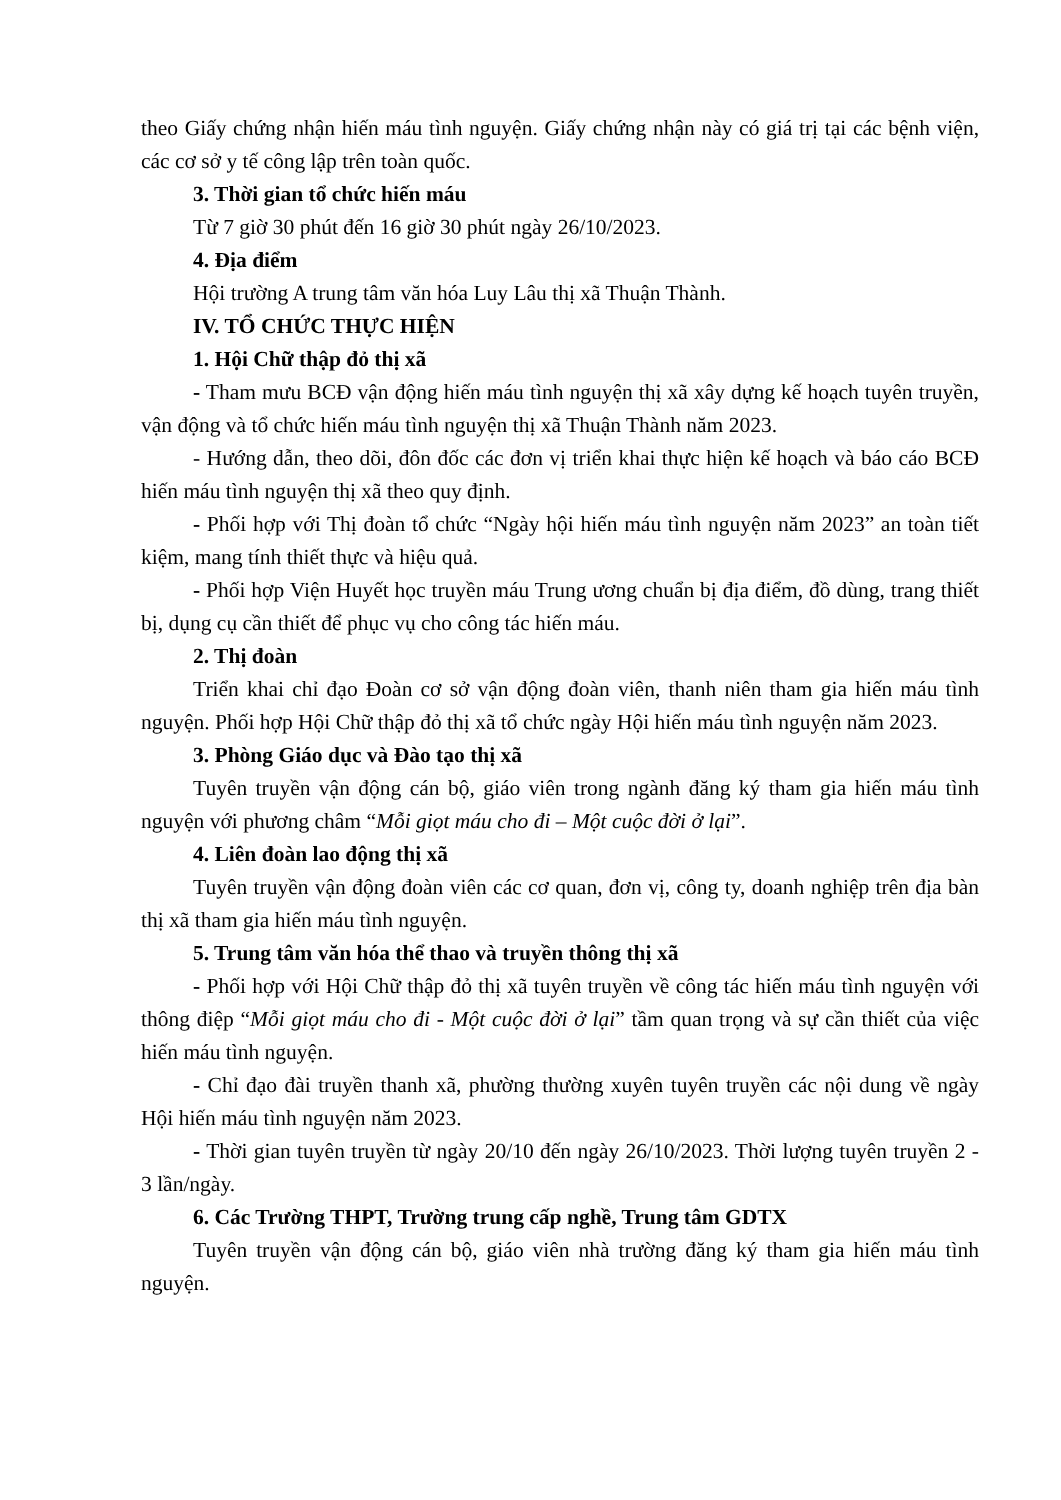theo Giấy chứng nhận hiến máu tình nguyện. Giấy chứng nhận này có giá trị tại các bệnh viện, các cơ sở y tế công lập trên toàn quốc.
3. Thời gian tổ chức hiến máu
Từ 7 giờ 30 phút đến 16 giờ 30 phút ngày 26/10/2023.
4. Địa điểm
Hội trường A trung tâm văn hóa Luy Lâu thị xã Thuận Thành.
IV. TỔ CHỨC THỰC HIỆN
1. Hội Chữ thập đỏ thị xã
- Tham mưu BCĐ vận động hiến máu tình nguyện thị xã xây dựng kế hoạch tuyên truyền, vận động và tổ chức hiến máu tình nguyện thị xã Thuận Thành năm 2023.
- Hướng dẫn, theo dõi, đôn đốc các đơn vị triển khai thực hiện kế hoạch và báo cáo BCĐ hiến máu tình nguyện thị xã theo quy định.
- Phối hợp với Thị đoàn tổ chức “Ngày hội hiến máu tình nguyện năm 2023” an toàn tiết kiệm, mang tính thiết thực và hiệu quả.
- Phối hợp Viện Huyết học truyền máu Trung ương chuẩn bị địa điểm, đồ dùng, trang thiết bị, dụng cụ cần thiết để phục vụ cho công tác hiến máu.
2. Thị đoàn
Triển khai chỉ đạo Đoàn cơ sở vận động đoàn viên, thanh niên tham gia hiến máu tình nguyện. Phối hợp Hội Chữ thập đỏ thị xã tổ chức ngày Hội hiến máu tình nguyện năm 2023.
3. Phòng Giáo dục và Đào tạo thị xã
Tuyên truyền vận động cán bộ, giáo viên trong ngành đăng ký tham gia hiến máu tình nguyện với phương châm “Mỗi giọt máu cho đi – Một cuộc đời ở lại”.
4. Liên đoàn lao động thị xã
Tuyên truyền vận động đoàn viên các cơ quan, đơn vị, công ty, doanh nghiệp trên địa bàn thị xã tham gia hiến máu tình nguyện.
5. Trung tâm văn hóa thể thao và truyền thông thị xã
- Phối hợp với Hội Chữ thập đỏ thị xã tuyên truyền về công tác hiến máu tình nguyện với thông điệp “Mỗi giọt máu cho đi - Một cuộc đời ở lại” tầm quan trọng và sự cần thiết của việc hiến máu tình nguyện.
- Chỉ đạo đài truyền thanh xã, phường thường xuyên tuyên truyền các nội dung về ngày Hội hiến máu tình nguyện năm 2023.
- Thời gian tuyên truyền từ ngày 20/10 đến ngày 26/10/2023. Thời lượng tuyên truyền 2 - 3 lần/ngày.
6. Các Trường THPT, Trường trung cấp nghề, Trung tâm GDTX
Tuyên truyền vận động cán bộ, giáo viên nhà trường đăng ký tham gia hiến máu tình nguyện.